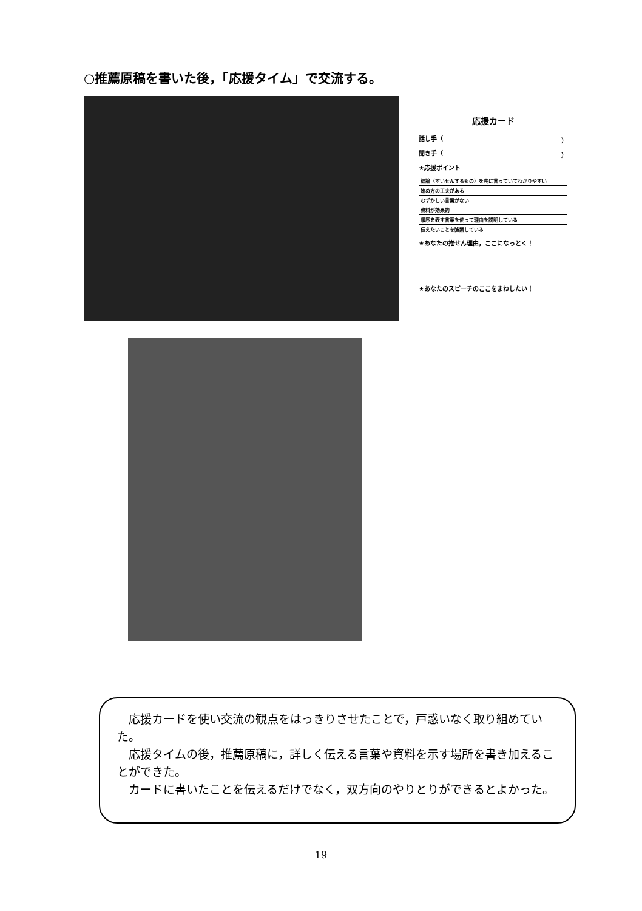○推薦原稿を書いた後，「応援タイム」で交流する。
応援カード
話し手（ ）
聞き手（ ）
★応援ポイント
| 結論（すいせんするもの）を先に言っていてわかりやすい | |
| 始め方の工夫がある | |
| むずかしい言葉がない | |
| 資料が効果的 | |
| 順序を表す言葉を使って理由を説明している | |
| 伝えたいことを強調している | |
★あなたの推せん理由，ここになっとく！
★あなたのスピーチのここをまねしたい！
応援カードを使い交流の観点をはっきりさせたことで，戸惑いなく取り組めていた。
応援タイムの後，推薦原稿に，詳しく伝える言葉や資料を示す場所を書き加えることができた。
カードに書いたことを伝えるだけでなく，双方向のやりとりができるとよかった。
19